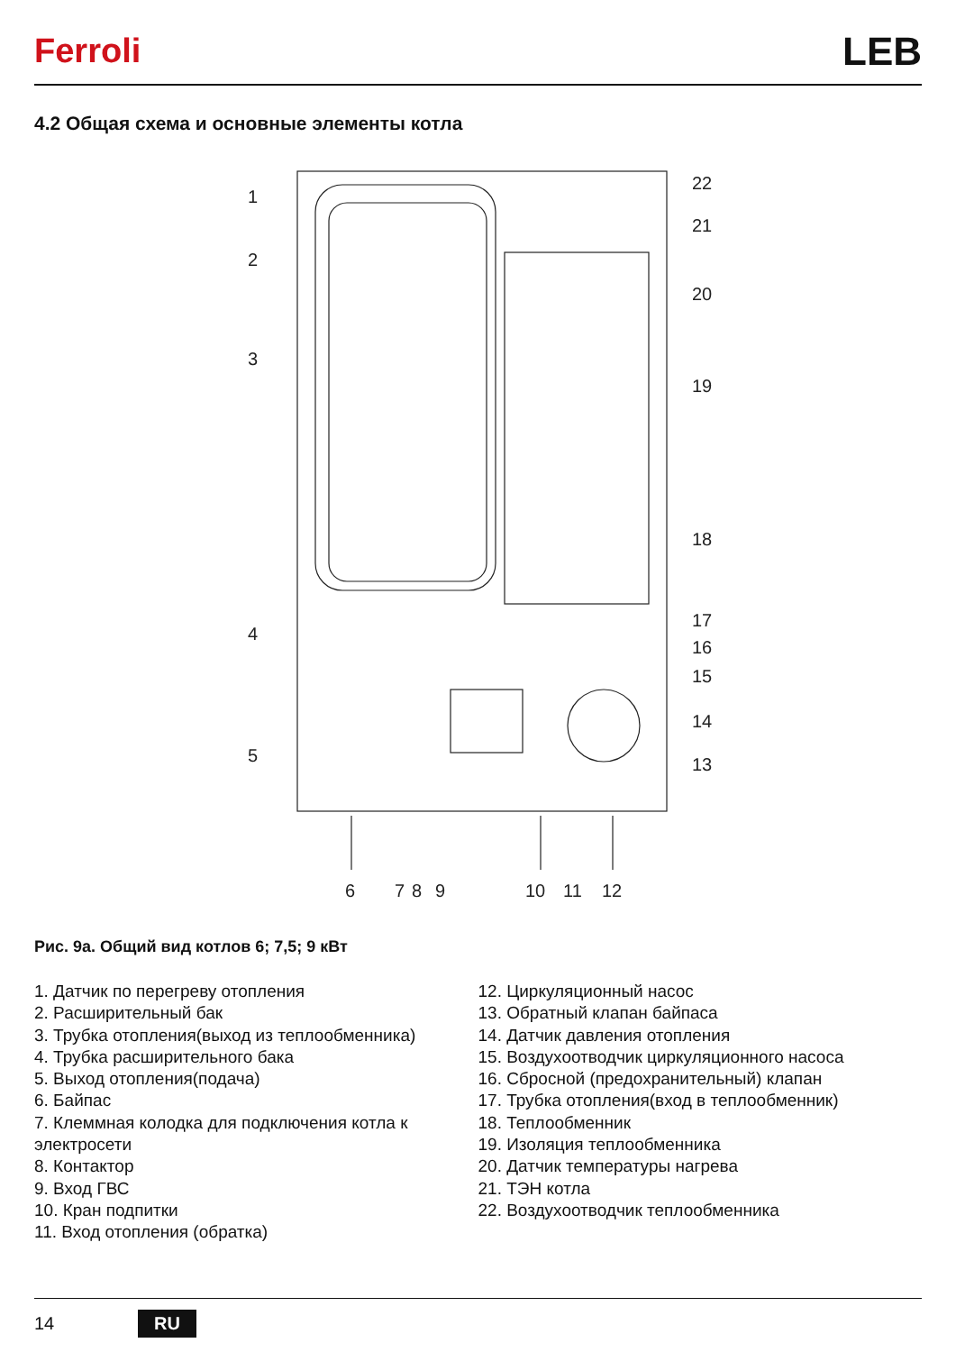Ferroli LEB
4.2 Общая схема и основные элементы котла
1
2
3
4
5
6
7
8
9
10
11
12
13
14
15
16
17
18
19
20
21
22
Рис. 9а. Общий вид котлов 6; 7,5; 9 кВт
1. Датчик по перегреву отопления
2. Расширительный бак
3. Трубка отопления(выход из теплообменника)
4. Трубка расширительного бака
5. Выход отопления(подача)
6. Байпас
7. Клеммная колодка для подключения котла к электросети
8. Контактор
9. Вход ГВС
10. Кран подпитки
11. Вход отопления (обратка)
12. Циркуляционный насос
13. Обратный клапан байпаса
14. Датчик давления отопления
15. Воздухоотводчик циркуляционного насоса
16. Сбросной (предохранительный) клапан
17. Трубка отопления(вход в теплообменник)
18. Теплообменник
19. Изоляция теплообменника
20. Датчик температуры нагрева
21. ТЭН котла
22. Воздухоотводчик теплообменника
14 RU